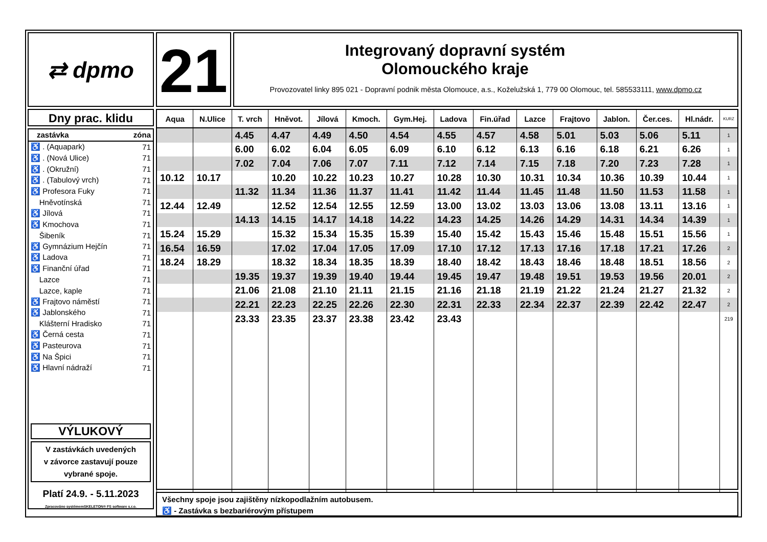⇄ dpmo
21
Integrovaný dopravní systém
Olomouckého kraje
Provozovatel linky 895 021 - Dopravní podnik města Olomouce, a.s., Koželužská 1, 779 00 Olomouc, tel. 585533111, www.dpmo.cz
Dny prac. klidu
| zastávka | zóna |
| ♿ . (Aquapark) | 71 |
| ♿ . (Nová Ulice) | 71 |
| ♿ . (Okružní) | 71 |
| ♿ . (Tabulový vrch) | 71 |
| ♿ Profesora Fuky | 71 |
| Hněvotínská | 71 |
| ♿ Jílová | 71 |
| ♿ Kmochova | 71 |
| Šibeník | 71 |
| ♿ Gymnázium Hejčín | 71 |
| ♿ Ladova | 71 |
| ♿ Finanční úřad | 71 |
| Lazce | 71 |
| Lazce, kaple | 71 |
| ♿ Frajtovo náměstí | 71 |
| ♿ Jablonského | 71 |
| Klášterní Hradisko | 71 |
| ♿ Černá cesta | 71 |
| ♿ Pasteurova | 71 |
| ♿ Na Špici | 71 |
| ♿ Hlavní nádraží | 71 |
VÝLUKOVÝ
V zastávkách uvedených
v závorce zastavují pouze
vybrané spoje.
Platí 24.9. - 5.11.2023
Zpracováno systémemSKELETON® FS software s.r.o.
| Aqua | N.Ulice | T. vrch | Hněvot. | Jílová | Kmoch. | Gym.Hej. | Ladova | Fin.úřad | Lazce | Frajtovo | Jablon. | Čer.ces. | Hl.nádr. | KURZ |
| --- | --- | --- | --- | --- | --- | --- | --- | --- | --- | --- | --- | --- | --- | --- |
| | | 4.45 | 4.47 | 4.49 | 4.50 | 4.54 | 4.55 | 4.57 | 4.58 | 5.01 | 5.03 | 5.06 | 5.11 | 1 |
| | | 6.00 | 6.02 | 6.04 | 6.05 | 6.09 | 6.10 | 6.12 | 6.13 | 6.16 | 6.18 | 6.21 | 6.26 | 1 |
| | | 7.02 | 7.04 | 7.06 | 7.07 | 7.11 | 7.12 | 7.14 | 7.15 | 7.18 | 7.20 | 7.23 | 7.28 | 1 |
| 10.12 | 10.17 | | 10.20 | 10.22 | 10.23 | 10.27 | 10.28 | 10.30 | 10.31 | 10.34 | 10.36 | 10.39 | 10.44 | 1 |
| | | 11.32 | 11.34 | 11.36 | 11.37 | 11.41 | 11.42 | 11.44 | 11.45 | 11.48 | 11.50 | 11.53 | 11.58 | 1 |
| 12.44 | 12.49 | | 12.52 | 12.54 | 12.55 | 12.59 | 13.00 | 13.02 | 13.03 | 13.06 | 13.08 | 13.11 | 13.16 | 1 |
| | | 14.13 | 14.15 | 14.17 | 14.18 | 14.22 | 14.23 | 14.25 | 14.26 | 14.29 | 14.31 | 14.34 | 14.39 | 1 |
| 15.24 | 15.29 | | 15.32 | 15.34 | 15.35 | 15.39 | 15.40 | 15.42 | 15.43 | 15.46 | 15.48 | 15.51 | 15.56 | 1 |
| 16.54 | 16.59 | | 17.02 | 17.04 | 17.05 | 17.09 | 17.10 | 17.12 | 17.13 | 17.16 | 17.18 | 17.21 | 17.26 | 2 |
| 18.24 | 18.29 | | 18.32 | 18.34 | 18.35 | 18.39 | 18.40 | 18.42 | 18.43 | 18.46 | 18.48 | 18.51 | 18.56 | 2 |
| | | 19.35 | 19.37 | 19.39 | 19.40 | 19.44 | 19.45 | 19.47 | 19.48 | 19.51 | 19.53 | 19.56 | 20.01 | 2 |
| | | 21.06 | 21.08 | 21.10 | 21.11 | 21.15 | 21.16 | 21.18 | 21.19 | 21.22 | 21.24 | 21.27 | 21.32 | 2 |
| | | 22.21 | 22.23 | 22.25 | 22.26 | 22.30 | 22.31 | 22.33 | 22.34 | 22.37 | 22.39 | 22.42 | 22.47 | 2 |
| | | 23.33 | 23.35 | 23.37 | 23.38 | 23.42 | 23.43 | | | | | | | 219 |
Všechny spoje jsou zajištěny nízkopodlažním autobusem.
♿ - Zastávka s bezbariérovým přístupem